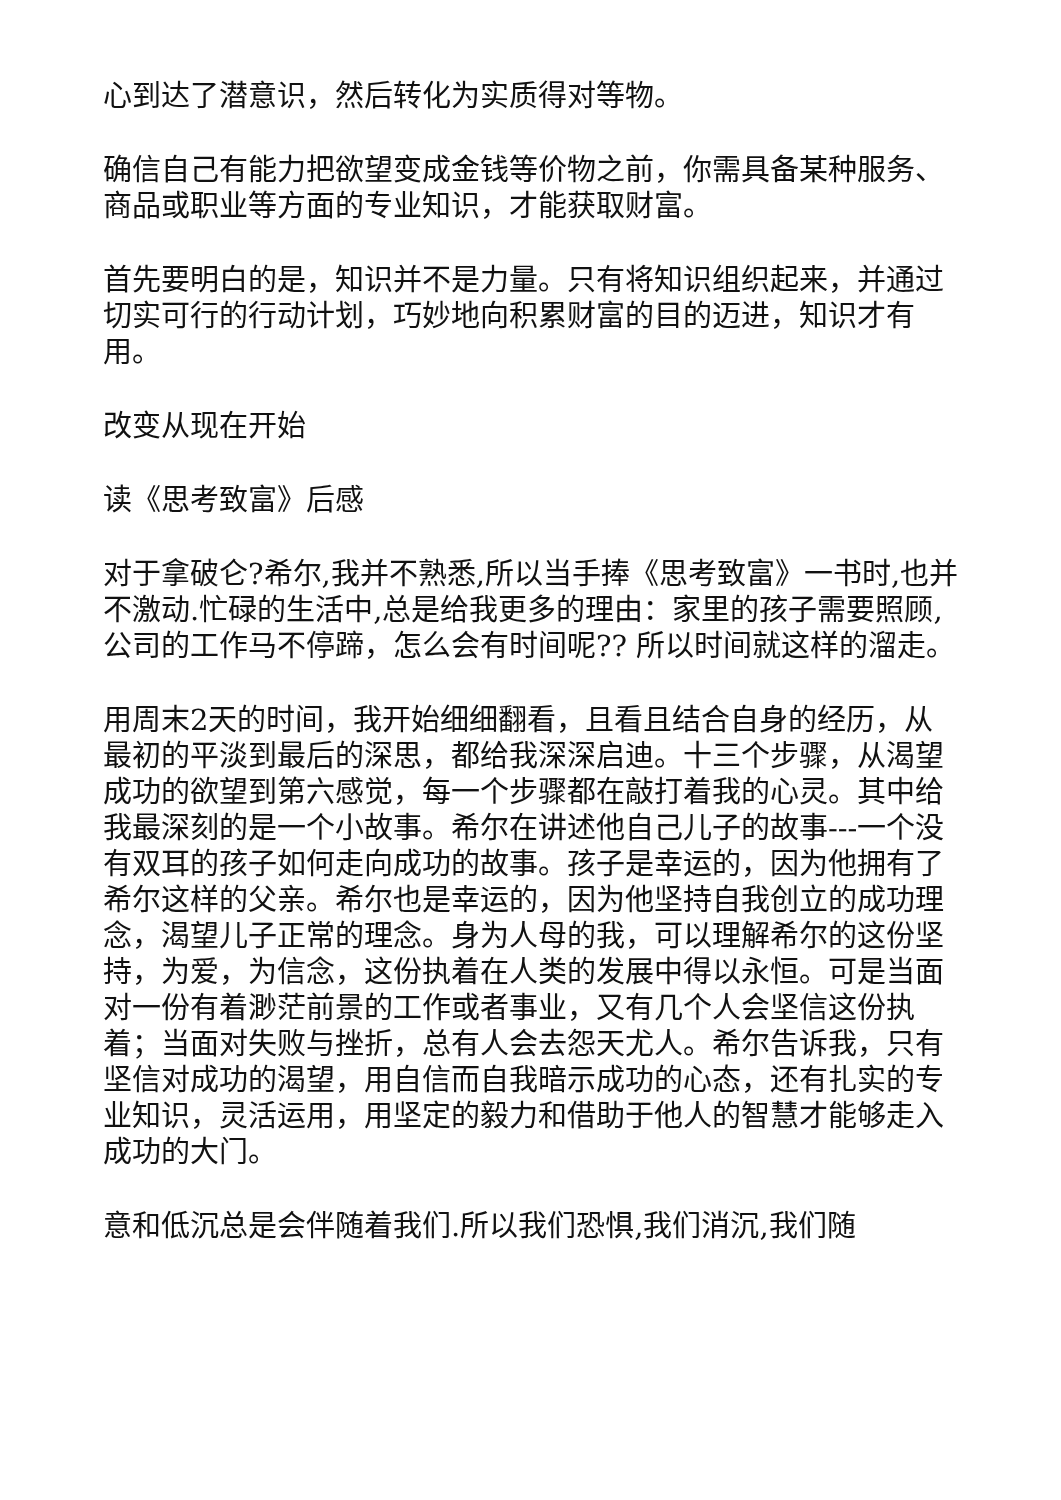心到达了潜意识，然后转化为实质得对等物。
确信自己有能力把欲望变成金钱等价物之前，你需具备某种服务、商品或职业等方面的专业知识，才能获取财富。
首先要明白的是，知识并不是力量。只有将知识组织起来，并通过切实可行的行动计划，巧妙地向积累财富的目的迈进，知识才有用。
改变从现在开始
读《思考致富》后感
对于拿破仑?希尔,我并不熟悉,所以当手捧《思考致富》一书时,也并不激动.忙碌的生活中,总是给我更多的理由：家里的孩子需要照顾,公司的工作马不停蹄，怎么会有时间呢?? 所以时间就这样的溜走。
用周末2天的时间，我开始细细翻看，且看且结合自身的经历，从最初的平淡到最后的深思，都给我深深启迪。十三个步骤，从渴望成功的欲望到第六感觉，每一个步骤都在敲打着我的心灵。其中给我最深刻的是一个小故事。希尔在讲述他自己儿子的故事---一个没有双耳的孩子如何走向成功的故事。孩子是幸运的，因为他拥有了希尔这样的父亲。希尔也是幸运的，因为他坚持自我创立的成功理念，渴望儿子正常的理念。身为人母的我，可以理解希尔的这份坚持，为爱，为信念，这份执着在人类的发展中得以永恒。可是当面对一份有着渺茫前景的工作或者事业，又有几个人会坚信这份执着；当面对失败与挫折，总有人会去怨天尤人。希尔告诉我，只有坚信对成功的渴望，用自信而自我暗示成功的心态，还有扎实的专业知识，灵活运用，用坚定的毅力和借助于他人的智慧才能够走入成功的大门。
意和低沉总是会伴随着我们.所以我们恐惧,我们消沉,我们随